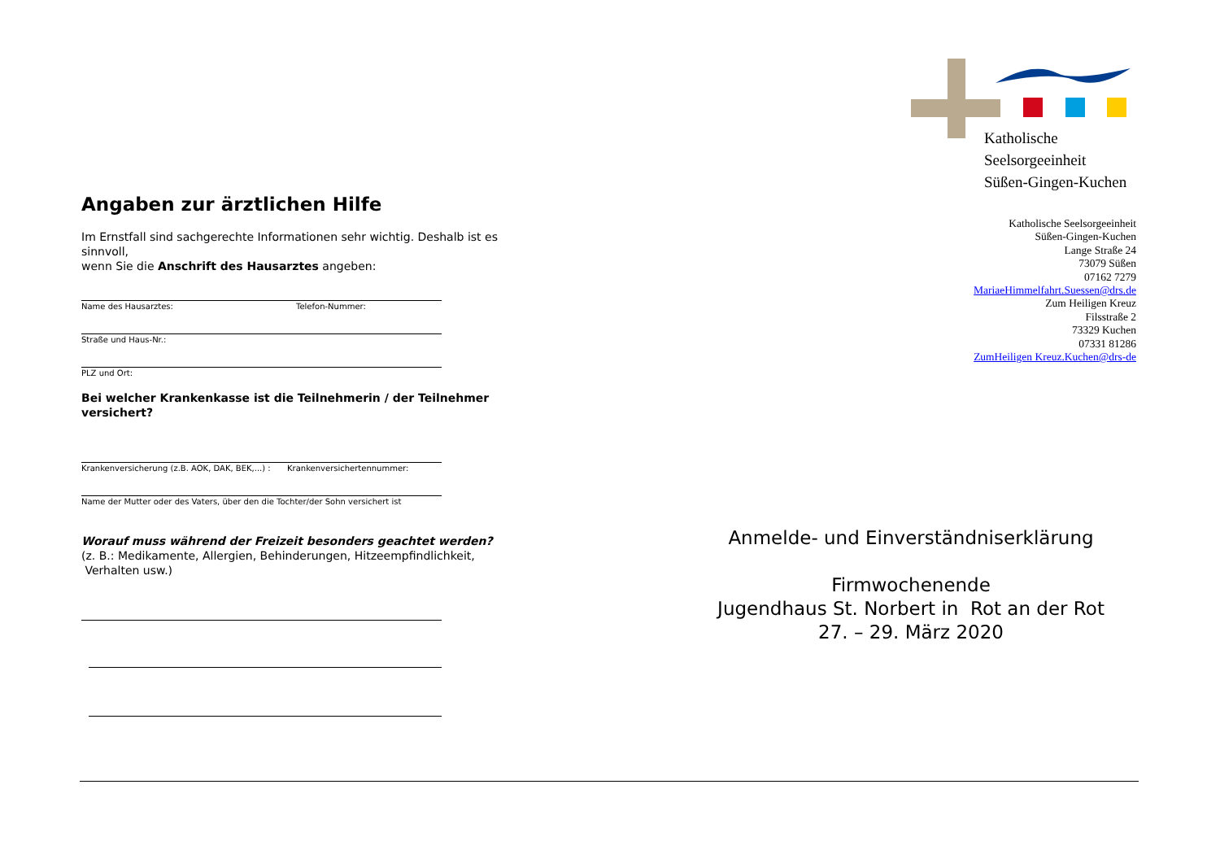Angaben zur ärztlichen Hilfe
Im Ernstfall sind sachgerechte Informationen sehr wichtig. Deshalb ist es sinnvoll,
wenn Sie die Anschrift des Hausarztes angeben:
Name des Hausarztes: Telefon-Nummer:
Straße und Haus-Nr.:
PLZ und Ort:
Bei welcher Krankenkasse ist die Teilnehmerin / der Teilnehmer versichert?
Krankenversicherung (z.B. AOK, DAK, BEK,...) : Krankenversichertennummer:
Name der Mutter oder des Vaters, über den die Tochter/der Sohn versichert ist
Worauf muss während der Freizeit besonders geachtet werden?
(z. B.: Medikamente, Allergien, Behinderungen, Hitzeempfindlichkeit,
Verhalten usw.)
Katholische
Seelsorgeeinheit
Süßen-Gingen-Kuchen
Katholische Seelsorgeeinheit
Süßen-Gingen-Kuchen
Lange Straße 24
73079 Süßen
07162 7279
MariaeHimmelfahrt.Suessen@drs.de
Zum Heiligen Kreuz
Filsstraße 2
73329 Kuchen
07331 81286
ZumHeiligen Kreuz.Kuchen@drs-de
Anmelde- und Einverständniserklärung
Firmwochenende
Jugendhaus St. Norbert in Rot an der Rot
27. – 29. März 2020